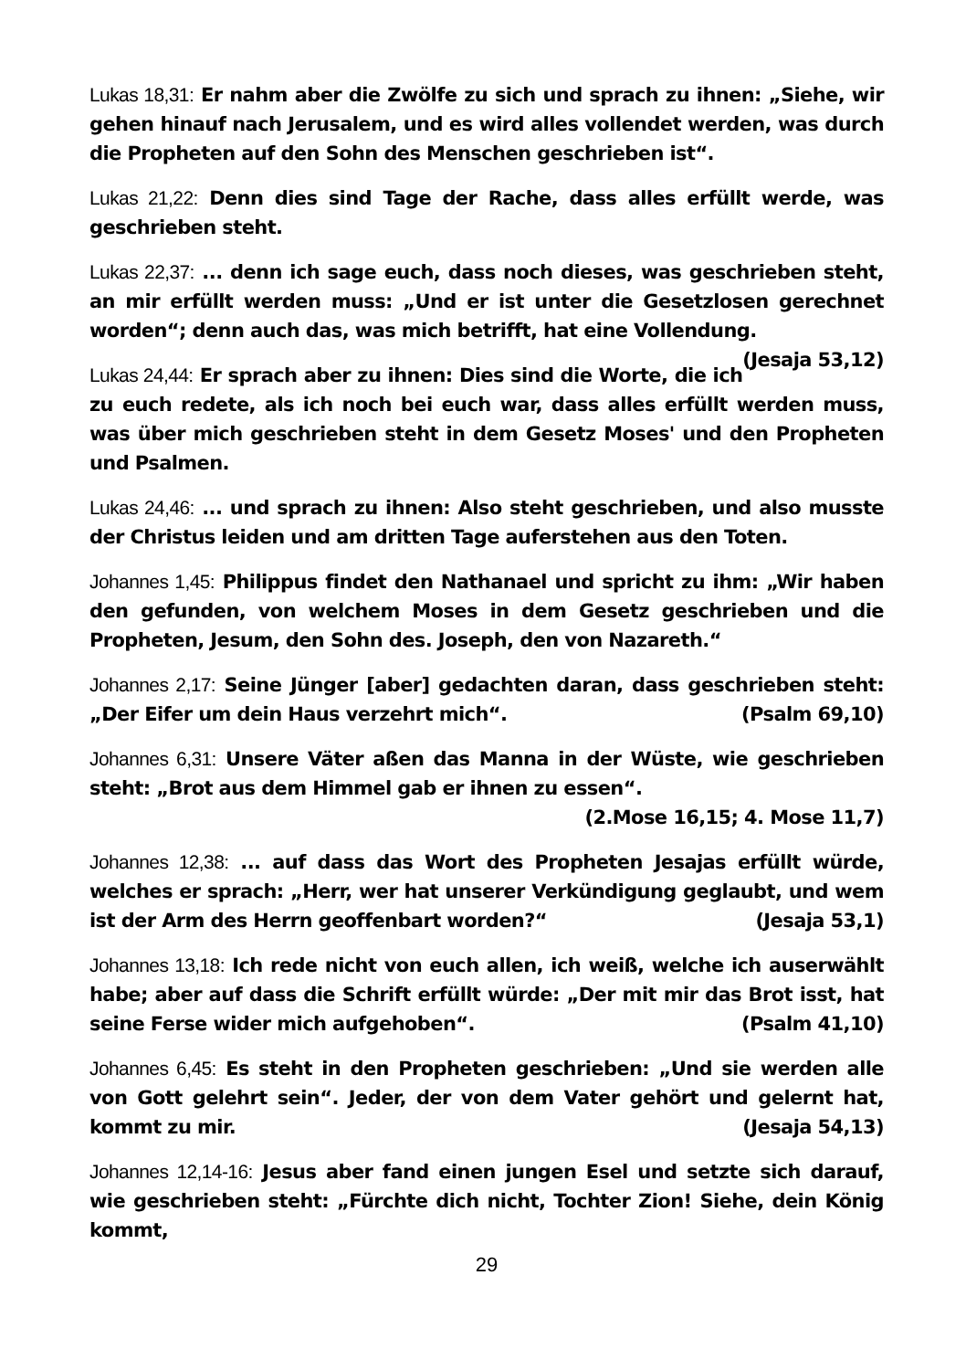Lukas 18,31: Er nahm aber die Zwölfe zu sich und sprach zu ihnen: „Siehe, wir gehen hinauf nach Jerusalem, und es wird alles vollendet werden, was durch die Propheten auf den Sohn des Menschen geschrieben ist“.
Lukas 21,22: Denn dies sind Tage der Rache, dass alles erfüllt werde, was geschrieben steht.
Lukas 22,37: ... denn ich sage euch, dass noch dieses, was geschrieben steht, an mir erfüllt werden muss: „Und er ist unter die Gesetzlosen gerechnet worden“; denn auch das, was mich betrifft, hat eine Vollendung. (Jesaja 53,12)
Lukas 24,44: Er sprach aber zu ihnen: Dies sind die Worte, die ich zu euch redete, als ich noch bei euch war, dass alles erfüllt werden muss, was über mich geschrieben steht in dem Gesetz Moses' und den Propheten und Psalmen.
Lukas 24,46: ... und sprach zu ihnen: Also steht geschrieben, und also musste der Christus leiden und am dritten Tage auferstehen aus den Toten.
Johannes 1,45: Philippus findet den Nathanael und spricht zu ihm: „Wir haben den gefunden, von welchem Moses in dem Gesetz geschrieben und die Propheten, Jesum, den Sohn des. Joseph, den von Nazareth.“
Johannes 2,17: Seine Jünger [aber] gedachten daran, dass geschrieben steht: „Der Eifer um dein Haus verzehrt mich“. (Psalm 69,10)
Johannes 6,31: Unsere Väter aßen das Manna in der Wüste, wie geschrieben steht: „Brot aus dem Himmel gab er ihnen zu essen“.
(2.Mose 16,15; 4. Mose 11,7)
Johannes 12,38: ... auf dass das Wort des Propheten Jesajas erfüllt würde, welches er sprach: „Herr, wer hat unserer Verkündigung geglaubt, und wem ist der Arm des Herrn geoffenbart worden?“ (Jesaja 53,1)
Johannes 13,18: Ich rede nicht von euch allen, ich weiß, welche ich auserwählt habe; aber auf dass die Schrift erfüllt würde: „Der mit mir das Brot isst, hat seine Ferse wider mich aufgehoben“. (Psalm 41,10)
Johannes 6,45: Es steht in den Propheten geschrieben: „Und sie werden alle von Gott gelehrt sein“. Jeder, der von dem Vater gehört und gelernt hat, kommt zu mir. (Jesaja 54,13)
Johannes 12,14-16: Jesus aber fand einen jungen Esel und setzte sich darauf, wie geschrieben steht: „Fürchte dich nicht, Tochter Zion! Siehe, dein König kommt,
29